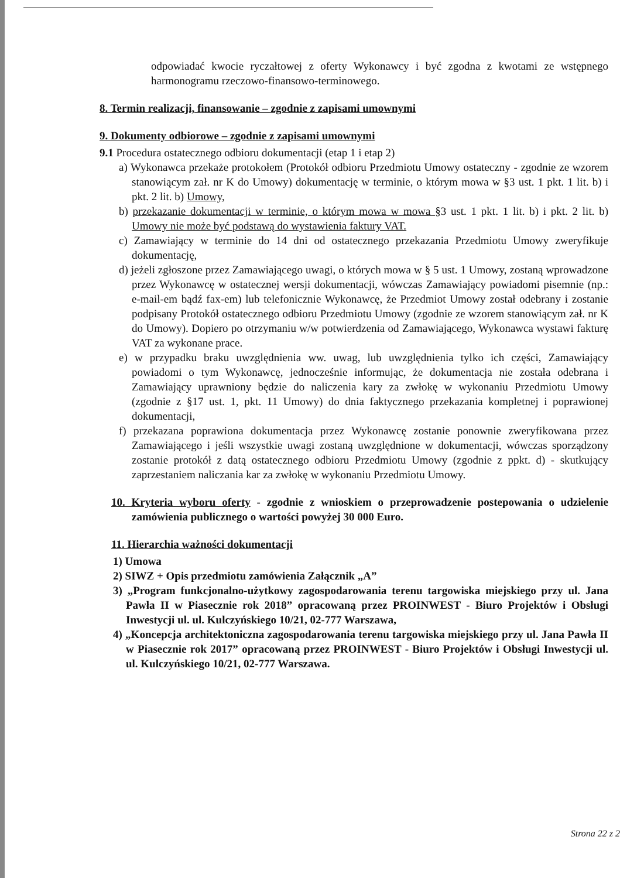odpowiadać kwocie ryczałtowej z oferty Wykonawcy i być zgodna z kwotami ze wstępnego harmonogramu rzeczowo-finansowo-terminowego.
8. Termin realizacji, finansowanie – zgodnie z zapisami umownymi
9. Dokumenty odbiorowe – zgodnie z zapisami umownymi
9.1 Procedura ostatecznego odbioru dokumentacji (etap 1 i etap 2)
a) Wykonawca przekaże protokołem (Protokół odbioru Przedmiotu Umowy ostateczny - zgodnie ze wzorem stanowiącym zał. nr K do Umowy) dokumentację w terminie, o którym mowa w §3 ust. 1 pkt. 1 lit. b) i pkt. 2 lit. b) Umowy,
b) przekazanie dokumentacji w terminie, o którym mowa w mowa §3 ust. 1 pkt. 1 lit. b) i pkt. 2 lit. b) Umowy nie może być podstawą do wystawienia faktury VAT.
c) Zamawiający w terminie do 14 dni od ostatecznego przekazania Przedmiotu Umowy zweryfikuje dokumentację,
d) jeżeli zgłoszone przez Zamawiającego uwagi, o których mowa w § 5 ust. 1 Umowy, zostaną wprowadzone przez Wykonawcę w ostatecznej wersji dokumentacji, wówczas Zamawiający powiadomi pisemnie (np.: e-mail-em bądź fax-em) lub telefonicznie Wykonawcę, że Przedmiot Umowy został odebrany i zostanie podpisany Protokół ostatecznego odbioru Przedmiotu Umowy (zgodnie ze wzorem stanowiącym zał. nr K do Umowy). Dopiero po otrzymaniu w/w potwierdzenia od Zamawiającego, Wykonawca wystawi fakturę VAT za wykonane prace.
e) w przypadku braku uwzględnienia ww. uwag, lub uwzględnienia tylko ich części, Zamawiający powiadomi o tym Wykonawcę, jednocześnie informując, że dokumentacja nie została odebrana i Zamawiający uprawniony będzie do naliczenia kary za zwłokę w wykonaniu Przedmiotu Umowy (zgodnie z §17 ust. 1, pkt. 11 Umowy) do dnia faktycznego przekazania kompletnej i poprawionej dokumentacji,
f) przekazana poprawiona dokumentacja przez Wykonawcę zostanie ponownie zweryfikowana przez Zamawiającego i jeśli wszystkie uwagi zostaną uwzględnione w dokumentacji, wówczas sporządzony zostanie protokół z datą ostatecznego odbioru Przedmiotu Umowy (zgodnie z ppkt. d) - skutkujący zaprzestaniem naliczania kar za zwłokę w wykonaniu Przedmiotu Umowy.
10. Kryteria wyboru oferty - zgodnie z wnioskiem o przeprowadzenie postepowania o udzielenie zamówienia publicznego o wartości powyżej 30 000 Euro.
11. Hierarchia ważności dokumentacji
1) Umowa
2) SIWZ + Opis przedmiotu zamówienia Załącznik „A”
3) „Program funkcjonalno-użytkowy zagospodarowania terenu targowiska miejskiego przy ul. Jana Pawła II w Piasecznie rok 2018” opracowaną przez PROINWEST - Biuro Projektów i Obsługi Inwestycji ul. ul. Kulczyńskiego 10/21, 02-777 Warszawa,
4) „Koncepcja architektoniczna zagospodarowania terenu targowiska miejskiego przy ul. Jana Pawła II w Piasecznie rok 2017” opracowaną przez PROINWEST - Biuro Projektów i Obsługi Inwestycji ul. ul. Kulczyńskiego 10/21, 02-777 Warszawa.
Strona 22 z 2